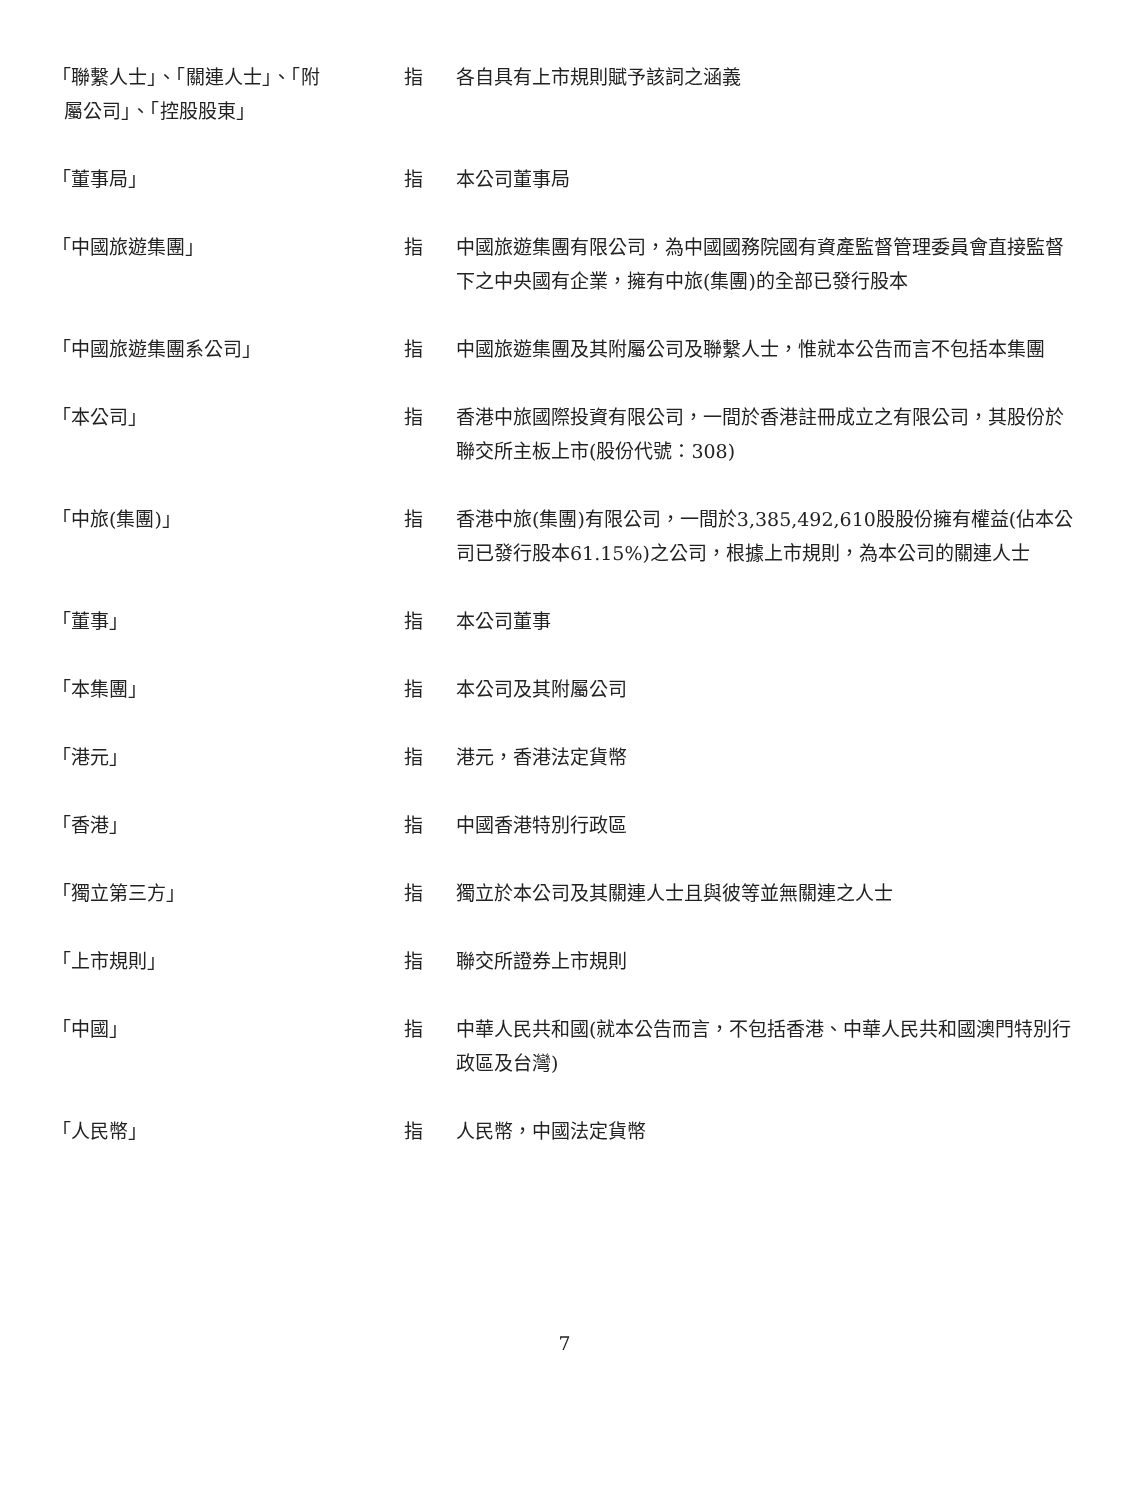| 「聯繫人士」、「關連人士」、「附 屬公司」、「控股股東」 | 指 | 各自具有上市規則賦予該詞之涵義 |
| 「董事局」 | 指 | 本公司董事局 |
| 「中國旅遊集團」 | 指 | 中國旅遊集團有限公司，為中國國務院國有資產監督管理委員會直接監督下之中央國有企業，擁有中旅(集團)的全部已發行股本 |
| 「中國旅遊集團系公司」 | 指 | 中國旅遊集團及其附屬公司及聯繫人士，惟就本公告而言不包括本集團 |
| 「本公司」 | 指 | 香港中旅國際投資有限公司，一間於香港註冊成立之有限公司，其股份於聯交所主板上市(股份代號：308) |
| 「中旅(集團)」 | 指 | 香港中旅(集團)有限公司，一間於3,385,492,610股股份擁有權益(佔本公司已發行股本61.15%)之公司，根據上市規則，為本公司的關連人士 |
| 「董事」 | 指 | 本公司董事 |
| 「本集團」 | 指 | 本公司及其附屬公司 |
| 「港元」 | 指 | 港元，香港法定貨幣 |
| 「香港」 | 指 | 中國香港特別行政區 |
| 「獨立第三方」 | 指 | 獨立於本公司及其關連人士且與彼等並無關連之人士 |
| 「上市規則」 | 指 | 聯交所證券上市規則 |
| 「中國」 | 指 | 中華人民共和國(就本公告而言，不包括香港、中華人民共和國澳門特別行政區及台灣) |
| 「人民幣」 | 指 | 人民幣，中國法定貨幣 |
7